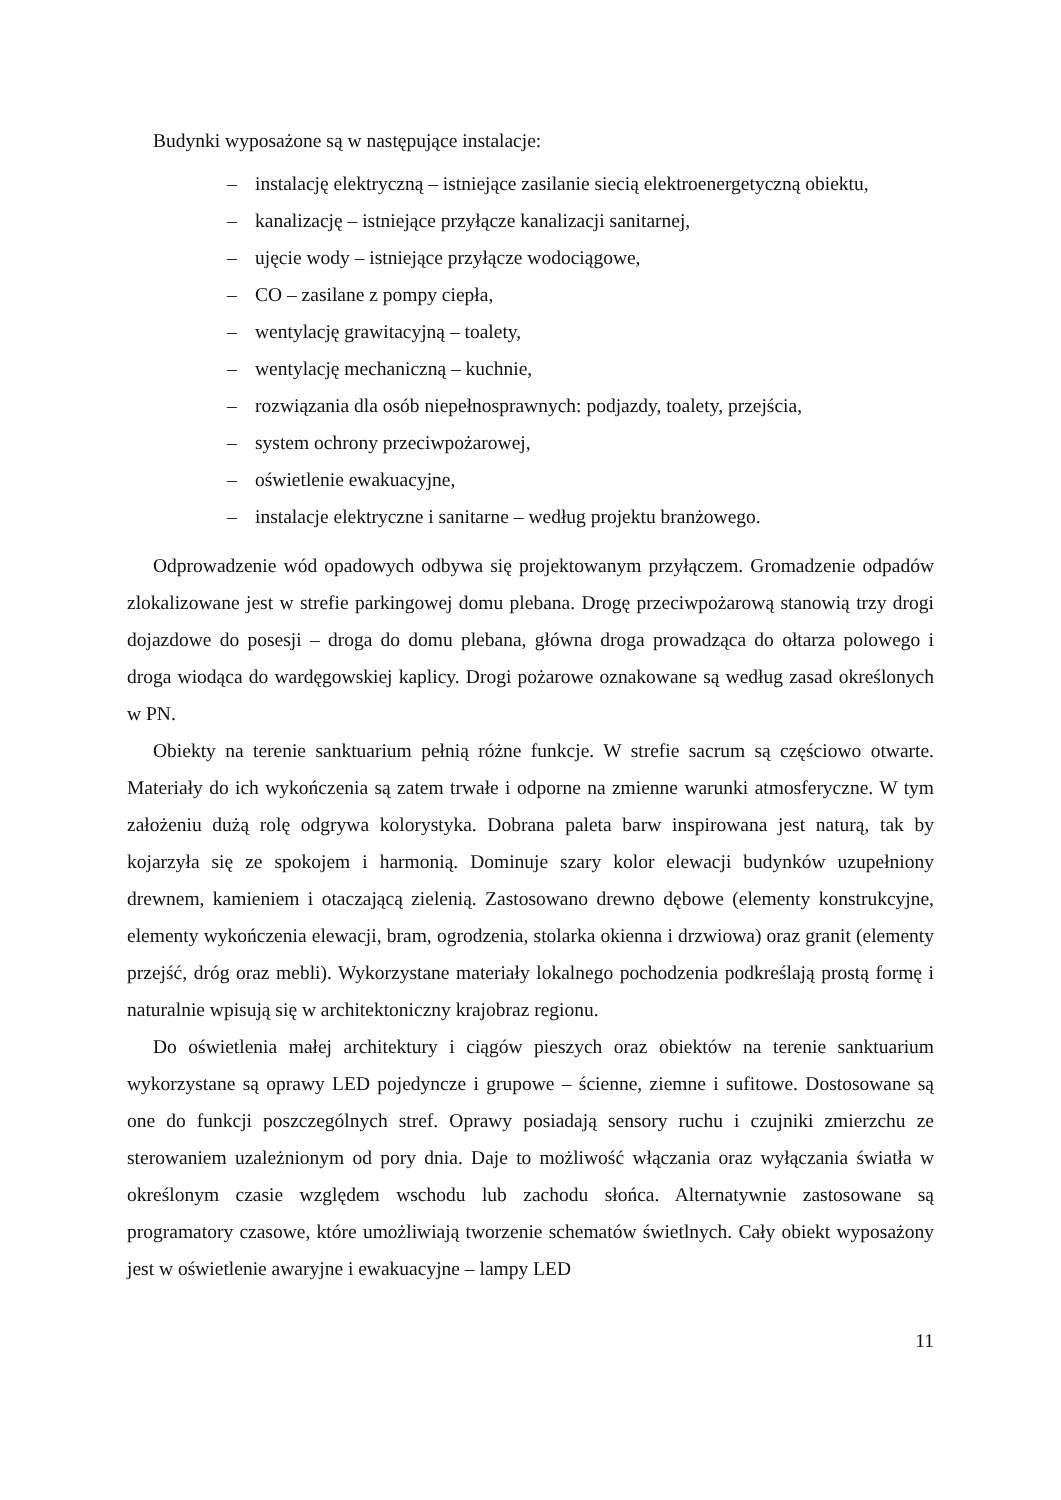Budynki wyposażone są w następujące instalacje:
– instalację elektryczną – istniejące zasilanie siecią elektroenergetyczną obiektu,
– kanalizację – istniejące przyłącze kanalizacji sanitarnej,
– ujęcie wody – istniejące przyłącze wodociągowe,
– CO – zasilane z pompy ciepła,
– wentylację grawitacyjną – toalety,
– wentylację mechaniczną – kuchnie,
– rozwiązania dla osób niepełnosprawnych: podjazdy, toalety, przejścia,
– system ochrony przeciwpożarowej,
– oświetlenie ewakuacyjne,
– instalacje elektryczne i sanitarne – według projektu branżowego.
Odprowadzenie wód opadowych odbywa się projektowanym przyłączem. Gromadzenie odpadów zlokalizowane jest w strefie parkingowej domu plebana. Drogę przeciwpożarową stanowią trzy drogi dojazdowe do posesji – droga do domu plebana, główna droga prowadząca do ołtarza polowego i droga wiodąca do wardęgowskiej kaplicy. Drogi pożarowe oznakowane są według zasad określonych w PN.
Obiekty na terenie sanktuarium pełnią różne funkcje. W strefie sacrum są częściowo otwarte. Materiały do ich wykończenia są zatem trwałe i odporne na zmienne warunki atmosferyczne. W tym założeniu dużą rolę odgrywa kolorystyka. Dobrana paleta barw inspirowana jest naturą, tak by kojarzyła się ze spokojem i harmonią. Dominuje szary kolor elewacji budynków uzupełniony drewnem, kamieniem i otaczającą zielenią. Zastosowano drewno dębowe (elementy konstrukcyjne, elementy wykończenia elewacji, bram, ogrodzenia, stolarka okienna i drzwiowa) oraz granit (elementy przejść, dróg oraz mebli). Wykorzystane materiały lokalnego pochodzenia podkreślają prostą formę i naturalnie wpisują się w architektoniczny krajobraz regionu.
Do oświetlenia małej architektury i ciągów pieszych oraz obiektów na terenie sanktuarium wykorzystane są oprawy LED pojedyncze i grupowe – ścienne, ziemne i sufitowe. Dostosowane są one do funkcji poszczególnych stref. Oprawy posiadają sensory ruchu i czujniki zmierzchu ze sterowaniem uzależnionym od pory dnia. Daje to możliwość włączania oraz wyłączania światła w określonym czasie względem wschodu lub zachodu słońca. Alternatywnie zastosowane są programatory czasowe, które umożliwiają tworzenie schematów świetlnych. Cały obiekt wyposażony jest w oświetlenie awaryjne i ewakuacyjne – lampy LED
11